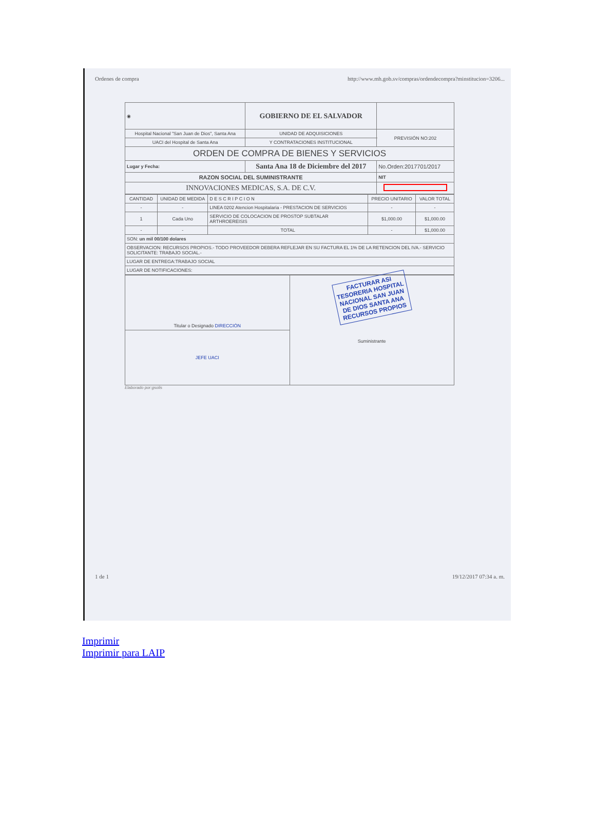Ordenes de compra http://www.mh.gob.sv/compras/ordendecompra?minstitucion=3206...
| ◉ | GOBIERNO DE EL SALVADOR | | |
| Hospital Nacional "San Juan de Dios", Santa Ana | UNIDAD DE ADQUISICIONES | | PREVISIÓN NO:202 |
| UACI del Hospital de Santa Ana | Y CONTRATACIONES INSTITUCIONAL | | |
| ORDEN DE COMPRA DE BIENES Y SERVICIOS | | | |
| Lugar y Fecha: | Santa Ana 18 de Diciembre del 2017 | No.Orden:2017701/2017 | |
| RAZON SOCIAL DEL SUMINISTRANTE | | NIT | |
| INNOVACIONES MEDICAS, S.A. DE C.V. | | | |
| CANTIDAD | UNIDAD DE MEDIDA | D E S C R I P C I O N | PRECIO UNITARIO | VALOR TOTAL |
| --- | --- | --- | --- | --- |
| - | - | LINEA 0202 Atencion Hospitalaria - PRESTACION DE SERVICIOS | - | - |
| 1 | Cada Uno | SERVICIO DE COLOCACION DE PROSTOP SUBTALAR ARTHROEREISIS | $1,000.00 | $1,000.00 |
| - | - | TOTAL | - | $1,000.00 |
| SON: un mil 00/100 dolares | | | | |
| OBSERVACION: RECURSOS PROPIOS.- TODO PROVEEDOR DEBERA REFLEJAR EN SU FACTURA EL 1% DE LA RETENCION DEL IVA.- SERVICIO SOLICITANTE: TRABAJO SOCIAL.- | | | | |
| LUGAR DE ENTREGA:TRABAJO SOCIAL | | | | |
| LUGAR DE NOTIFICACIONES: | | | | |
| Titular o Designado DIRECCIÓN | FACTURAR ASI TESORERIA HOSPITAL NACIONAL SAN JUAN DE DIOS SANTA ANA RECURSOS PROPIOS Suministrante |
| JEFE UACI | |
Elaborado por:gsolis
1 de 1 19/12/2017 07:34 a. m.
Imprimir
Imprimir para LAIP